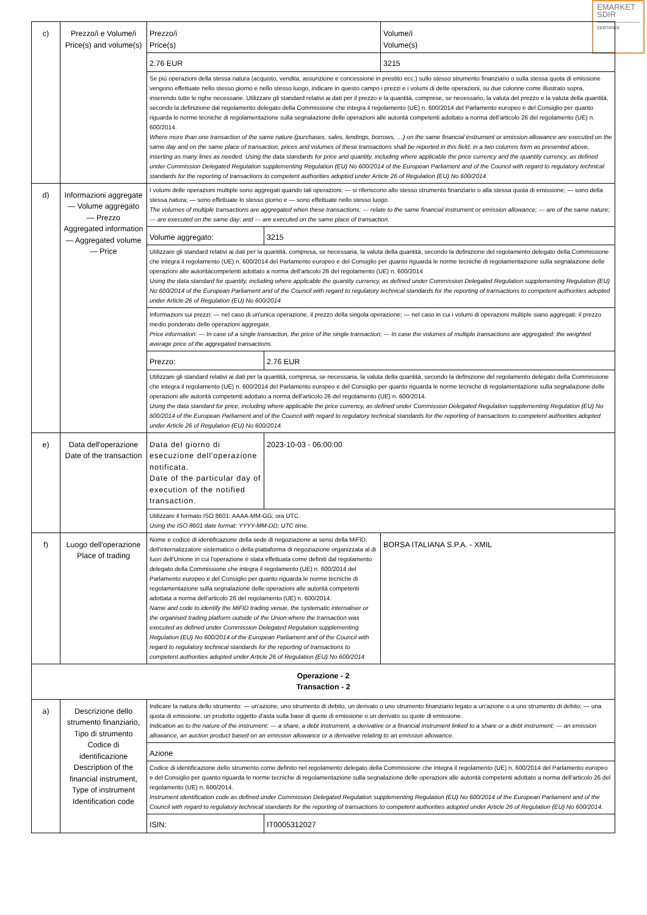EMARKET
SDIR
CERTIFIED
| c) | Prezzo/i e Volume/i Price(s) and volume(s) | Prezzo/i Price(s) | | Volume/i Volume(s) |
| | | 2.76 EUR | | 3215 |
| | | Se più operazioni della stessa natura (acquisto, vendita, assunzione e concessione in prestito ecc.) sullo stesso strumento finanziario o sulla stessa quota di emissione vengono effettuate nello stesso giorno e nello stesso luogo, indicare in questo campo i prezzi e i volumi di dette operazioni, su due colonne come illustrato sopra, inserendo tutte le righe necessarie. Utilizzare gli standard relativi ai dati per il prezzo e la quantità, comprese, se necessario, la valuta del prezzo e la valuta della quantità, secondo la definizione dal regolamento delegato della Commissione che integra il regolamento (UE) n. 600/2014 del Parlamento europeo e del Consiglio per quanto riguarda le norme tecniche di regolamentazione sulla segnalazione delle operazioni alle autorità competenti adottato a norma dell'articolo 26 del regolamento (UE) n. 600/2014. Where more than one transaction of the same nature (purchases, sales, lendings, borrows, …) on the same financial instrument or emission allowance are executed on the same day and on the same place of transaction, prices and volumes of these transactions shall be reported in this field, in a two columns form as presented above, inserting as many lines as needed. Using the data standards for price and quantity, including where applicable the price currency and the quantity currency, as defined under Commission Delegated Regulation supplementing Regulation (EU) No 600/2014 of the European Parliament and of the Council with regard to regulatory technical standards for the reporting of transactions to competent authorities adopted under Article 26 of Regulation (EU) No 600/2014. | | |
| d) | Informazioni aggregate — Volume aggregato — Prezzo Aggregated information — Aggregated volume — Price | I volumi delle operazioni multiple sono aggregati quando tali operazioni: — si riferiscono allo stesso strumento finanziario o alla stessa quota di emissione; — sono della stessa natura; — sono effettuate lo stesso giorno e — sono effettuate nello stesso luogo. The volumes of multiple transactions are aggregated when these transactions: — relate to the same financial instrument or emission allowance; — are of the same nature; — are executed on the same day; and — are executed on the same place of transaction. | | |
| | | Volume aggregato: | 3215 | |
| | | Utilizzare gli standard relativi ai dati per la quantità, compresa, se necessaria, la valuta della quantità, secondo la definizione del regolamento delegato della Commissione che integra il regolamento (UE) n. 600/2014 del Parlamento europeo e del Consiglio per quanto riguarda le norme tecniche di regolamentazione sulla segnalazione delle operazioni alle autoritàcompetenti adottato a norma dell'articolo 26 del regolamento (UE) n. 600/2014 Using the data standard for quantity, including where applicable the quantity currency, as defined under Commission Delegated Regulation supplementing Regulation (EU) No 600/2014 of the European Parliament and of the Council with regard to regulatory technical standards for the reporting of transactions to competent authorities adopted under Article 26 of Regulation (EU) No 600/2014 | | |
| | | Informazioni sui prezzi: — nel caso di un'unica operazione, il prezzo della singola operazione; — nel caso in cui i volumi di operazioni multiple siano aggregati: il prezzo medio ponderato delle operazioni aggregate. Price information: — In case of a single transaction, the price of the single transaction; — In case the volumes of multiple transactions are aggregated: the weighted average price of the aggregated transactions. | | |
| | | Prezzo: | 2.76 EUR | |
| | | Utilizzare gli standard relativi ai dati per la quantità, compresa, se necessaria, la valuta della quantità, secondo la definizione del regolamento delegato della Commissione che integra il regolamento (UE) n. 600/2014 del Parlamento europeo e del Consiglio per quanto riguarda le norme tecniche di regolamentazione sulla segnalazione delle operazioni alle autorità competenti adottato a norma dell'articolo 26 del regolamento (UE) n. 600/2014. Using the data standard for price, including where applicable the price currency, as defined under Commission Delegated Regulation supplementing Regulation (EU) No 600/2014 of the European Parliament and of the Council with regard to regulatory technical standards for the reporting of transactions to competent authorities adopted under Article 26 of Regulation (EU) No 600/2014. | | |
| e) | Data dell'operazione Date of the transaction | Data del giorno di esecuzione dell'operazione notificata. Date of the particular day of execution of the notified transaction. | 2023-10-03 - 06:00:00 | |
| | | Utilizzare il formato ISO 8601: AAAA-MM-GG; ora UTC. Using the ISO 8601 date format: YYYY-MM-DD; UTC time. | | |
| f) | Luogo dell'operazione Place of trading | Nome e codice di identificazione della sede di negoziazione ai sensi della MiFID, dell'internalizzatore sistematico o della piattaforma di negoziazione organizzata al di fuori dell'Unione in cui l'operazione è stata effettuata come definiti dal regolamento delegato della Commissione che integra il regolamento (UE) n. 600/2014 del Parlamento europeo e del Consiglio per quanto riguarda le norme tecniche di regolamentazione sulla segnalazione delle operazioni alle autorità competenti adottata a norma dell'articolo 26 del regolamento (UE) n. 600/2014. Name and code to identify the MiFID trading venue, the systematic internaliser or the organised trading platform outside of the Union where the transaction was executed as defined under Commission Delegated Regulation supplementing Regulation (EU) No 600/2014 of the European Parliament and of the Council with regard to regulatory technical standards for the reporting of transactions to competent authorities adopted under Article 26 of Regulation (EU) No 600/2014 | | BORSA ITALIANA S.P.A. - XMIL |
| Operazione - 2 Transaction - 2 | | | | |
| a) | Descrizione dello strumento finanziario, Tipo di strumento Codice di identificazione Description of the financial instrument, Type of instrument Identification code | Indicare la natura dello strumento: — un'azione, uno strumento di debito, un derivato o uno strumento finanziario legato a un'azione o a uno strumento di debito; — una quota di emissione, un prodotto oggetto d'asta sulla base di quote di emissione o un derivato su quote di emissione. Indication as to the nature of the instrument: — a share, a debt instrument, a derivative or a financial instrument linked to a share or a debt instrument; — an emission allowance, an auction product based on an emission allowance or a derivative relating to an emission allowance. | | |
| | | Azione | | |
| | | Codice di identificazione dello strumento come definito nel regolamento delegato della Commissione che integra il regolamento (UE) n. 600/2014 del Parlamento europeo e del Consiglio per quanto riguarda le norme tecniche di regolamentazione sulla segnalazione delle operazioni alle autorità competenti adottato a norma dell'articolo 26 del regolamento (UE) n. 600/2014. Instrument identification code as defined under Commission Delegated Regulation supplementing Regulation (EU) No 600/2014 of the European Parliament and of the Council with regard to regulatory technical standards for the reporting of transactions to competent authorities adopted under Article 26 of Regulation (EU) No 600/2014. | | |
| | | ISIN: | IT0005312027 | |